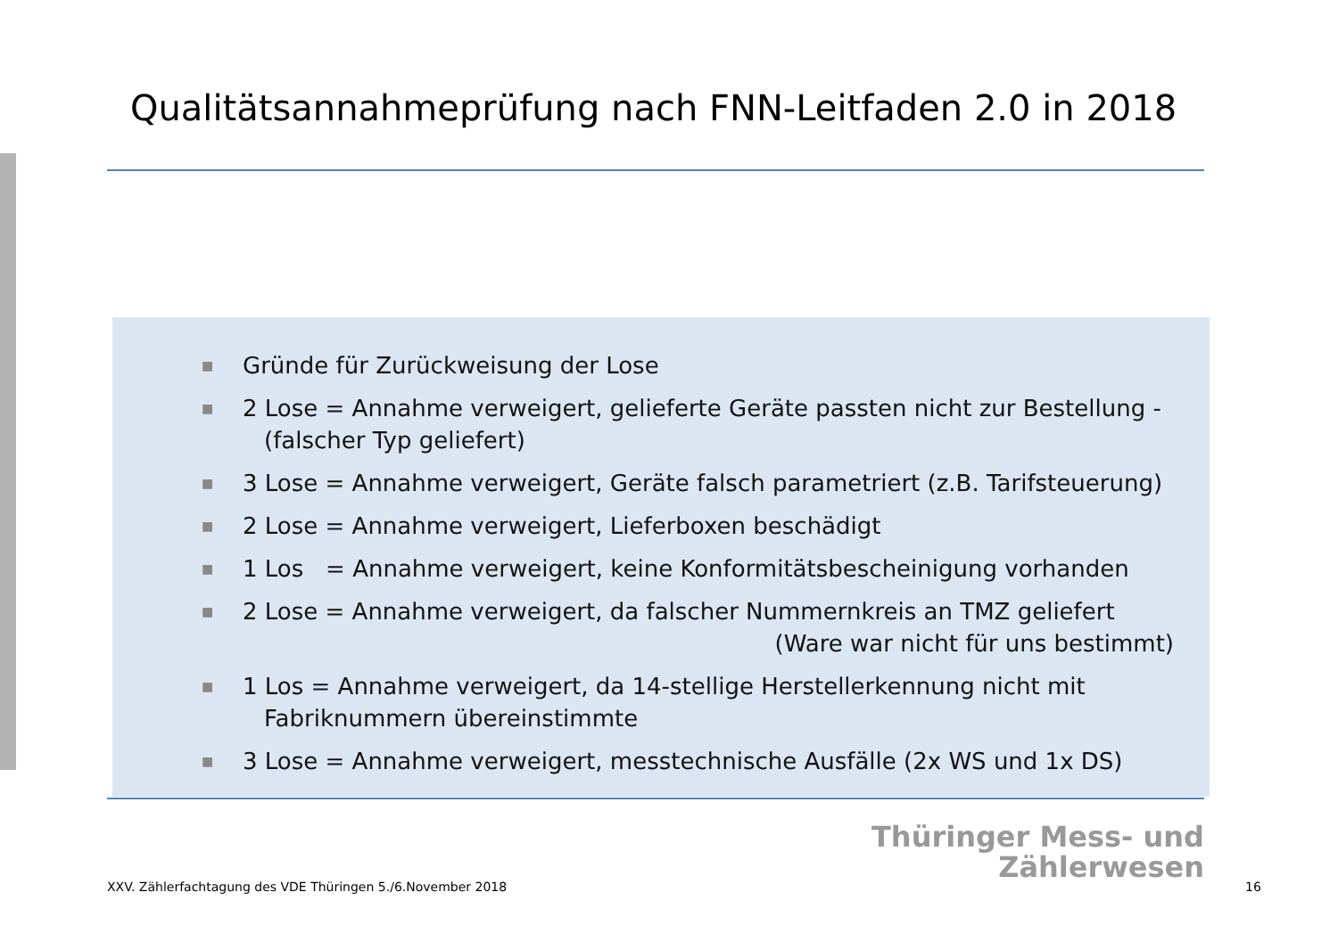Qualitätsannahmeprüfung nach FNN-Leitfaden 2.0 in 2018
■ Gründe für Zurückweisung der Lose
■ 2 Lose = Annahme verweigert, gelieferte Geräte passten nicht zur Bestellung -
(falscher Typ geliefert)
■ 3 Lose = Annahme verweigert, Geräte falsch parametriert (z.B. Tarifsteuerung)
■ 2 Lose = Annahme verweigert, Lieferboxen beschädigt
■ 1 Los = Annahme verweigert, keine Konformitätsbescheinigung vorhanden
■ 2 Lose = Annahme verweigert, da falscher Nummernkreis an TMZ geliefert
(Ware war nicht für uns bestimmt)
■ 1 Los = Annahme verweigert, da 14-stellige Herstellerkennung nicht mit
Fabriknummern übereinstimmte
■ 3 Lose = Annahme verweigert, messtechnische Ausfälle (2x WS und 1x DS)
Thüringer Mess- und
Zählerwesen
XXV. Zählerfachtagung des VDE Thüringen 5./6.November 2018
16